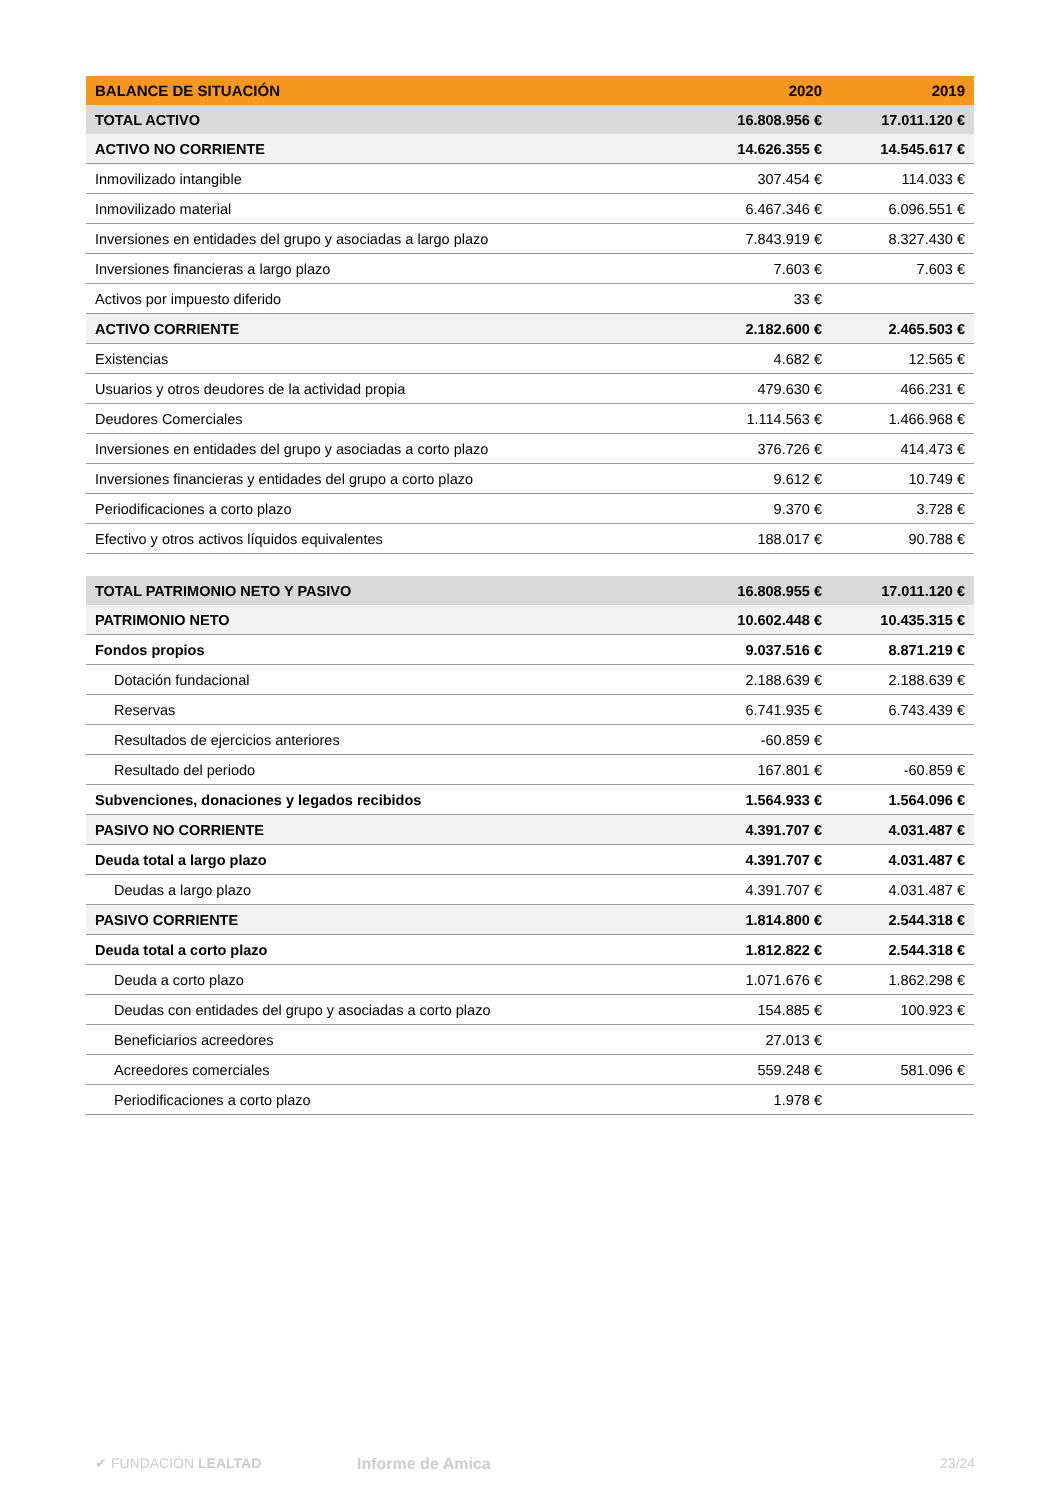| BALANCE DE SITUACIÓN | 2020 | 2019 |
| --- | --- | --- |
| TOTAL ACTIVO | 16.808.956 € | 17.011.120 € |
| ACTIVO NO CORRIENTE | 14.626.355 € | 14.545.617 € |
| Inmovilizado intangible | 307.454 € | 114.033 € |
| Inmovilizado material | 6.467.346 € | 6.096.551 € |
| Inversiones en entidades del grupo y asociadas a largo plazo | 7.843.919 € | 8.327.430 € |
| Inversiones financieras a largo plazo | 7.603 € | 7.603 € |
| Activos por impuesto diferido | 33 € | |
| ACTIVO CORRIENTE | 2.182.600 € | 2.465.503 € |
| Existencias | 4.682 € | 12.565 € |
| Usuarios y otros deudores de la actividad propia | 479.630 € | 466.231 € |
| Deudores Comerciales | 1.114.563 € | 1.466.968 € |
| Inversiones en entidades del grupo y asociadas a corto plazo | 376.726 € | 414.473 € |
| Inversiones financieras y entidades del grupo a corto plazo | 9.612 € | 10.749 € |
| Periodificaciones a corto plazo | 9.370 € | 3.728 € |
| Efectivo y otros activos líquidos equivalentes | 188.017 € | 90.788 € |
| TOTAL PATRIMONIO NETO Y PASIVO | 16.808.955 € | 17.011.120 € |
| PATRIMONIO NETO | 10.602.448 € | 10.435.315 € |
| Fondos propios | 9.037.516 € | 8.871.219 € |
| Dotación fundacional | 2.188.639 € | 2.188.639 € |
| Reservas | 6.741.935 € | 6.743.439 € |
| Resultados de ejercicios anteriores | -60.859 € | |
| Resultado del periodo | 167.801 € | -60.859 € |
| Subvenciones, donaciones y legados recibidos | 1.564.933 € | 1.564.096 € |
| PASIVO NO CORRIENTE | 4.391.707 € | 4.031.487 € |
| Deuda total a largo plazo | 4.391.707 € | 4.031.487 € |
| Deudas a largo plazo | 4.391.707 € | 4.031.487 € |
| PASIVO CORRIENTE | 1.814.800 € | 2.544.318 € |
| Deuda total a corto plazo | 1.812.822 € | 2.544.318 € |
| Deuda a corto plazo | 1.071.676 € | 1.862.298 € |
| Deudas con entidades del grupo y asociadas a corto plazo | 154.885 € | 100.923 € |
| Beneficiarios acreedores | 27.013 € | |
| Acreedores comerciales | 559.248 € | 581.096 € |
| Periodificaciones a corto plazo | 1.978 € | |
✔ FUNDACIÓN LEALTAD Informe de Amica 23/24